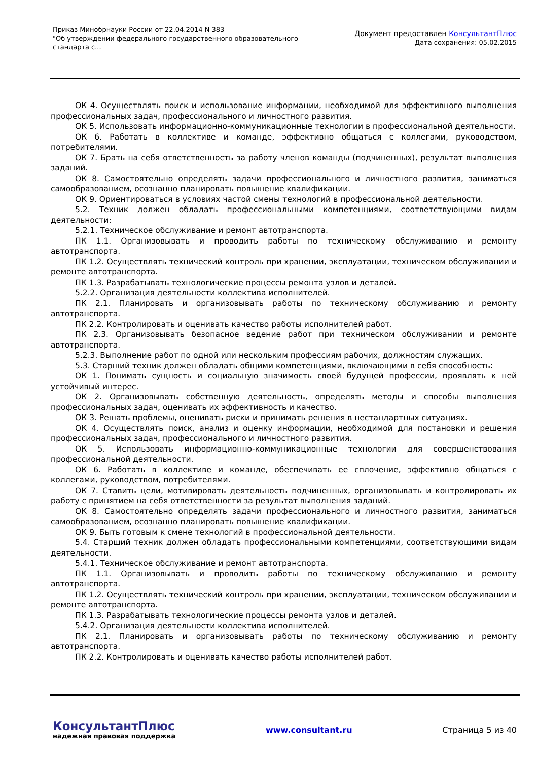Приказ Минобрнауки России от 22.04.2014 N 383
"Об утверждении федерального государственного образовательного
стандарта с...
Документ предоставлен КонсультантПлюс
Дата сохранения: 05.02.2015
ОК 4. Осуществлять поиск и использование информации, необходимой для эффективного выполнения профессиональных задач, профессионального и личностного развития.
ОК 5. Использовать информационно-коммуникационные технологии в профессиональной деятельности.
ОК 6. Работать в коллективе и команде, эффективно общаться с коллегами, руководством, потребителями.
ОК 7. Брать на себя ответственность за работу членов команды (подчиненных), результат выполнения заданий.
ОК 8. Самостоятельно определять задачи профессионального и личностного развития, заниматься самообразованием, осознанно планировать повышение квалификации.
ОК 9. Ориентироваться в условиях частой смены технологий в профессиональной деятельности.
5.2. Техник должен обладать профессиональными компетенциями, соответствующими видам деятельности:
5.2.1. Техническое обслуживание и ремонт автотранспорта.
ПК 1.1. Организовывать и проводить работы по техническому обслуживанию и ремонту автотранспорта.
ПК 1.2. Осуществлять технический контроль при хранении, эксплуатации, техническом обслуживании и ремонте автотранспорта.
ПК 1.3. Разрабатывать технологические процессы ремонта узлов и деталей.
5.2.2. Организация деятельности коллектива исполнителей.
ПК 2.1. Планировать и организовывать работы по техническому обслуживанию и ремонту автотранспорта.
ПК 2.2. Контролировать и оценивать качество работы исполнителей работ.
ПК 2.3. Организовывать безопасное ведение работ при техническом обслуживании и ремонте автотранспорта.
5.2.3. Выполнение работ по одной или нескольким профессиям рабочих, должностям служащих.
5.3. Старший техник должен обладать общими компетенциями, включающими в себя способность:
ОК 1. Понимать сущность и социальную значимость своей будущей профессии, проявлять к ней устойчивый интерес.
ОК 2. Организовывать собственную деятельность, определять методы и способы выполнения профессиональных задач, оценивать их эффективность и качество.
ОК 3. Решать проблемы, оценивать риски и принимать решения в нестандартных ситуациях.
ОК 4. Осуществлять поиск, анализ и оценку информации, необходимой для постановки и решения профессиональных задач, профессионального и личностного развития.
ОК 5. Использовать информационно-коммуникационные технологии для совершенствования профессиональной деятельности.
ОК 6. Работать в коллективе и команде, обеспечивать ее сплочение, эффективно общаться с коллегами, руководством, потребителями.
ОК 7. Ставить цели, мотивировать деятельность подчиненных, организовывать и контролировать их работу с принятием на себя ответственности за результат выполнения заданий.
ОК 8. Самостоятельно определять задачи профессионального и личностного развития, заниматься самообразованием, осознанно планировать повышение квалификации.
ОК 9. Быть готовым к смене технологий в профессиональной деятельности.
5.4. Старший техник должен обладать профессиональными компетенциями, соответствующими видам деятельности.
5.4.1. Техническое обслуживание и ремонт автотранспорта.
ПК 1.1. Организовывать и проводить работы по техническому обслуживанию и ремонту автотранспорта.
ПК 1.2. Осуществлять технический контроль при хранении, эксплуатации, техническом обслуживании и ремонте автотранспорта.
ПК 1.3. Разрабатывать технологические процессы ремонта узлов и деталей.
5.4.2. Организация деятельности коллектива исполнителей.
ПК 2.1. Планировать и организовывать работы по техническому обслуживанию и ремонту автотранспорта.
ПК 2.2. Контролировать и оценивать качество работы исполнителей работ.
КонсультантПлюс
надежная правовая поддержка
www.consultant.ru Страница 5 из 40